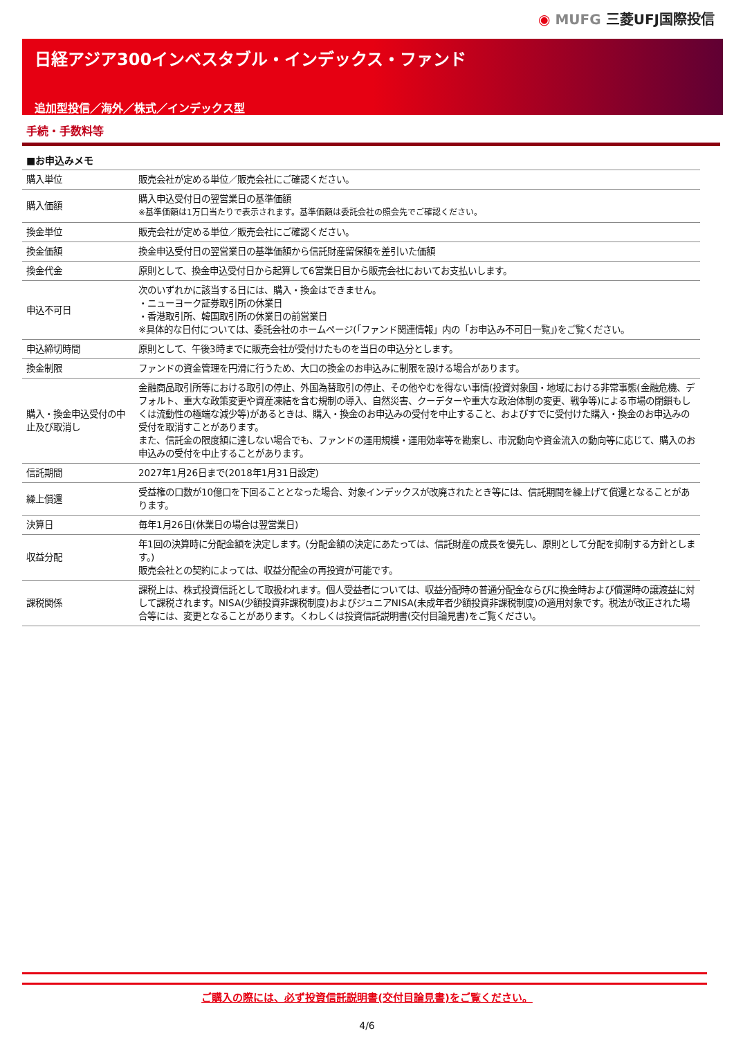◉ MUFG 三菱UFJ国際投信
日経アジア300インベスタブル・インデックス・ファンド
追加型投信／海外／株式／インデックス型
手続・手数料等
■お申込みメモ
| 購入単位 | 販売会社が定める単位／販売会社にご確認ください。 |
| 購入価額 | 購入申込受付日の翌営業日の基準価額 ※基準価額は1万口当たりで表示されます。基準価額は委託会社の照会先でご確認ください。 |
| 換金単位 | 販売会社が定める単位／販売会社にご確認ください。 |
| 換金価額 | 換金申込受付日の翌営業日の基準価額から信託財産留保額を差引いた価額 |
| 換金代金 | 原則として、換金申込受付日から起算して6営業日目から販売会社においてお支払いします。 |
| 申込不可日 | 次のいずれかに該当する日には、購入・換金はできません。 ・ニューヨーク証券取引所の休業日 ・香港取引所、韓国取引所の休業日の前営業日 ※具体的な日付については、委託会社のホームページ(「ファンド関連情報」内の「お申込み不可日一覧」)をご覧ください。 |
| 申込締切時間 | 原則として、午後3時までに販売会社が受付けたものを当日の申込分とします。 |
| 換金制限 | ファンドの資金管理を円滑に行うため、大口の換金のお申込みに制限を設ける場合があります。 |
| 購入・換金申込受付の中止及び取消し | 金融商品取引所等における取引の停止、外国為替取引の停止、その他やむを得ない事情(投資対象国・地域における非常事態(金融危機、デフォルト、重大な政策変更や資産凍結を含む規制の導入、自然災害、クーデターや重大な政治体制の変更、戦争等)による市場の閉鎖もしくは流動性の極端な減少等)があるときは、購入・換金のお申込みの受付を中止すること、およびすでに受付けた購入・換金のお申込みの受付を取消すことがあります。 また、信託金の限度額に達しない場合でも、ファンドの運用規模・運用効率等を勘案し、市況動向や資金流入の動向等に応じて、購入のお申込みの受付を中止することがあります。 |
| 信託期間 | 2027年1月26日まで(2018年1月31日設定) |
| 繰上償還 | 受益権の口数が10億口を下回ることとなった場合、対象インデックスが改廃されたとき等には、信託期間を繰上げて償還となることがあります。 |
| 決算日 | 毎年1月26日(休業日の場合は翌営業日) |
| 収益分配 | 年1回の決算時に分配金額を決定します。(分配金額の決定にあたっては、信託財産の成長を優先し、原則として分配を抑制する方針とします。) 販売会社との契約によっては、収益分配金の再投資が可能です。 |
| 課税関係 | 課税上は、株式投資信託として取扱われます。個人受益者については、収益分配時の普通分配金ならびに換金時および償還時の譲渡益に対して課税されます。NISA(少額投資非課税制度)およびジュニアNISA(未成年者少額投資非課税制度)の適用対象です。税法が改正された場合等には、変更となることがあります。くわしくは投資信託説明書(交付目論見書)をご覧ください。 |
ご購入の際には、必ず投資信託説明書(交付目論見書)をご覧ください。
4/6